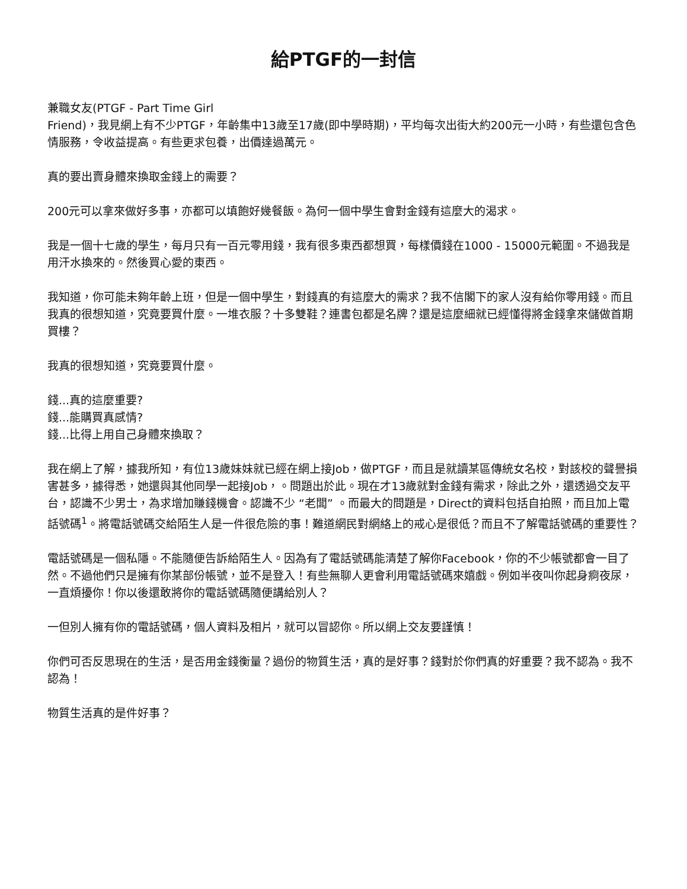給PTGF的一封信
兼職女友(PTGF - Part Time Girl
Friend)，我見網上有不少PTGF，年齡集中13歲至17歲(即中學時期)，平均每次出街大約200元一小時，有些還包含色情服務，令收益提高。有些更求包養，出價達過萬元。
真的要出賣身體來換取金錢上的需要？
200元可以拿來做好多事，亦都可以填飽好幾餐飯。為何一個中學生會對金錢有這麼大的渴求。
我是一個十七歲的學生，每月只有一百元零用錢，我有很多東西都想買，每樣價錢在1000 - 15000元範圍。不過我是用汗水換來的。然後買心愛的東西。
我知道，你可能未夠年齡上班，但是一個中學生，對錢真的有這麼大的需求？我不信閣下的家人沒有給你零用錢。而且我真的很想知道，究竟要買什麼。一堆衣服？十多雙鞋？連書包都是名牌？還是這麼細就已經懂得將金錢拿來儲做首期買樓？
我真的很想知道，究竟要買什麼。
錢...真的這麼重要?
錢...能購買真感情?
錢...比得上用自己身體來換取？
我在網上了解，據我所知，有位13歲妹妹就已經在網上接Job，做PTGF，而且是就讀某區傳統女名校，對該校的聲譽損害甚多，據得悉，她還與其他同學一起接Job，。問題出於此。現在才13歲就對金錢有需求，除此之外，還透過交友平台，認識不少男士，為求增加賺錢機會。認識不少 “老闆” 。而最大的問題是，Direct的資料包括自拍照，而且加上電話號碼<sup>1</sup>。將電話號碼交給陌生人是一件很危險的事！難道網民對網絡上的戒心是很低？而且不了解電話號碼的重要性？
電話號碼是一個私隱。不能隨便告訴給陌生人。因為有了電話號碼能清楚了解你Facebook，你的不少帳號都會一目了然。不過他們只是擁有你某部份帳號，並不是登入！有些無聊人更會利用電話號碼來嬉戲。例如半夜叫你起身痾夜尿，一直煩擾你！你以後還敢將你的電話號碼隨便講給別人？
一但別人擁有你的電話號碼，個人資料及相片，就可以冒認你。所以網上交友要謹慎！
你們可否反思現在的生活，是否用金錢衡量？過份的物質生活，真的是好事？錢對於你們真的好重要？我不認為。我不認為！
物質生活真的是件好事？